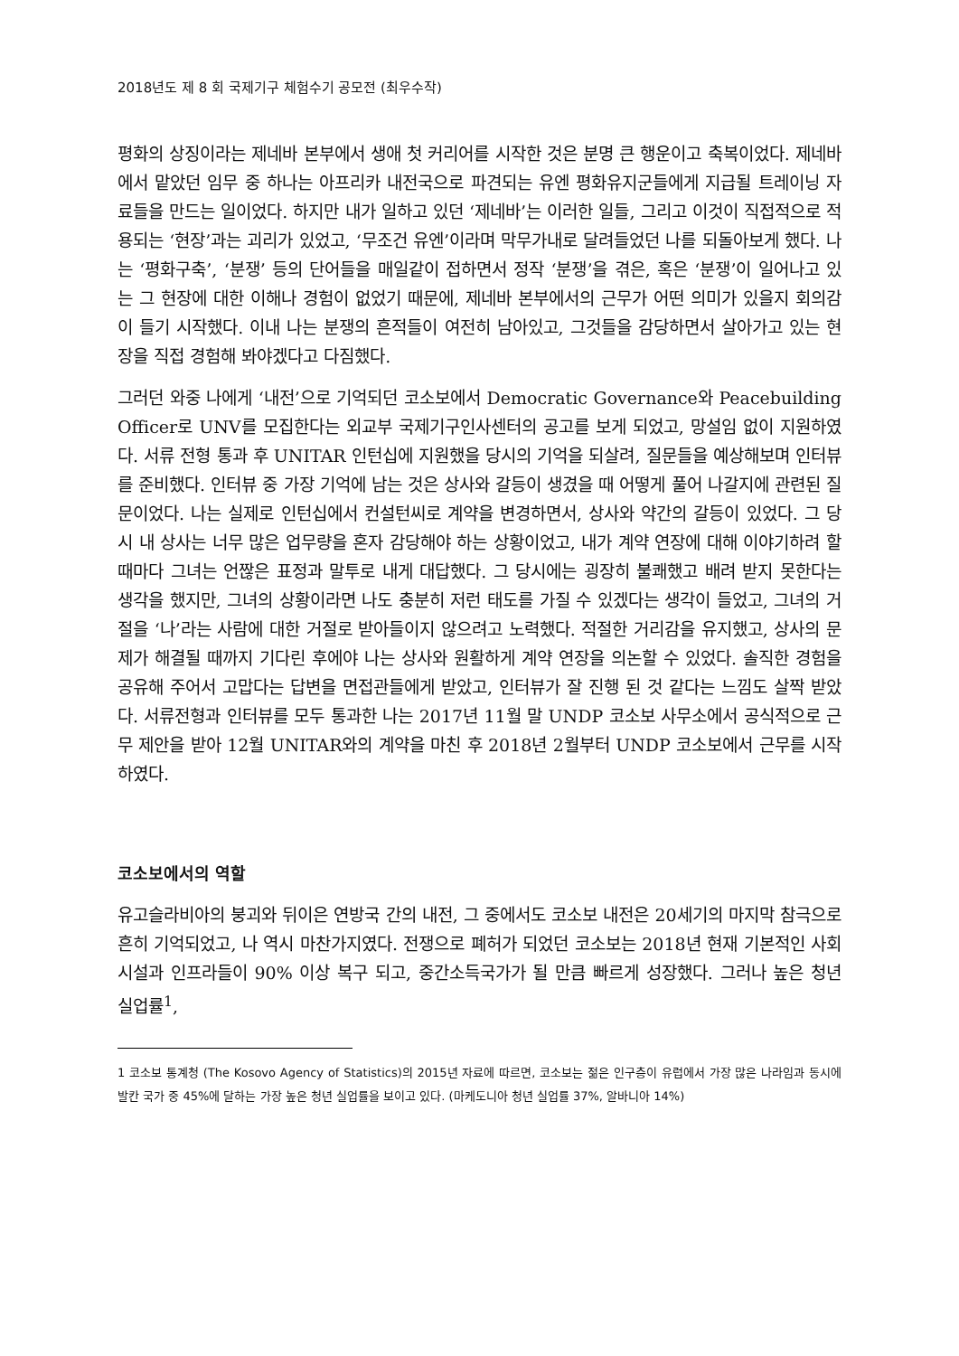2018년도 제 8 회 국제기구 체험수기 공모전 (최우수작)
평화의 상징이라는 제네바 본부에서 생애 첫 커리어를 시작한 것은 분명 큰 행운이고 축복이었다. 제네바에서 맡았던 임무 중 하나는 아프리카 내전국으로 파견되는 유엔 평화유지군들에게 지급될 트레이닝 자료들을 만드는 일이었다. 하지만 내가 일하고 있던 ‘제네바’는 이러한 일들, 그리고 이것이 직접적으로 적용되는 ‘현장’과는 괴리가 있었고, ‘무조건 유엔’이라며 막무가내로 달려들었던 나를 되돌아보게 했다. 나는 ‘평화구축’, ‘분쟁’ 등의 단어들을 매일같이 접하면서 정작 ‘분쟁’을 겪은, 혹은 ‘분쟁’이 일어나고 있는 그 현장에 대한 이해나 경험이 없었기 때문에, 제네바 본부에서의 근무가 어떤 의미가 있을지 회의감이 들기 시작했다. 이내 나는 분쟁의 흔적들이 여전히 남아있고, 그것들을 감당하면서 살아가고 있는 현장을 직접 경험해 봐야겠다고 다짐했다.
그러던 와중 나에게 ‘내전’으로 기억되던 코소보에서 Democratic Governance와 Peacebuilding Officer로 UNV를 모집한다는 외교부 국제기구인사센터의 공고를 보게 되었고, 망설임 없이 지원하였다. 서류 전형 통과 후 UNITAR 인턴십에 지원했을 당시의 기억을 되살려, 질문들을 예상해보며 인터뷰를 준비했다. 인터뷰 중 가장 기억에 남는 것은 상사와 갈등이 생겼을 때 어떻게 풀어 나갈지에 관련된 질문이었다. 나는 실제로 인턴십에서 컨설턴씨로 계약을 변경하면서, 상사와 약간의 갈등이 있었다. 그 당시 내 상사는 너무 많은 업무량을 혼자 감당해야 하는 상황이었고, 내가 계약 연장에 대해 이야기하려 할 때마다 그녀는 언짢은 표정과 말투로 내게 대답했다. 그 당시에는 굉장히 불쾌했고 배려 받지 못한다는 생각을 했지만, 그녀의 상황이라면 나도 충분히 저런 태도를 가질 수 있겠다는 생각이 들었고, 그녀의 거절을 ‘나’라는 사람에 대한 거절로 받아들이지 않으려고 노력했다. 적절한 거리감을 유지했고, 상사의 문제가 해결될 때까지 기다린 후에야 나는 상사와 원활하게 계약 연장을 의논할 수 있었다. 솔직한 경험을 공유해 주어서 고맙다는 답변을 면접관들에게 받았고, 인터뷰가 잘 진행 된 것 같다는 느낌도 살짝 받았다. 서류전형과 인터뷰를 모두 통과한 나는 2017년 11월 말 UNDP 코소보 사무소에서 공식적으로 근무 제안을 받아 12월 UNITAR와의 계약을 마친 후 2018년 2월부터 UNDP 코소보에서 근무를 시작하였다.
코소보에서의 역할
유고슬라비아의 붕괴와 뒤이은 연방국 간의 내전, 그 중에서도 코소보 내전은 20세기의 마지막 참극으로 흔히 기억되었고, 나 역시 마찬가지였다. 전쟁으로 폐허가 되었던 코소보는 2018년 현재 기본적인 사회 시설과 인프라들이 90% 이상 복구 되고, 중간소득국가가 될 만큼 빠르게 성장했다. 그러나 높은 청년 실업률<sup>1</sup>,
1 코소보 통계청 (The Kosovo Agency of Statistics)의 2015년 자료에 따르면, 코소보는 젊은 인구층이 유럽에서 가장 많은 나라임과 동시에 발칸 국가 중 45%에 달하는 가장 높은 청년 실업률을 보이고 있다. (마케도니아 청년 실업률 37%, 알바니아 14%)